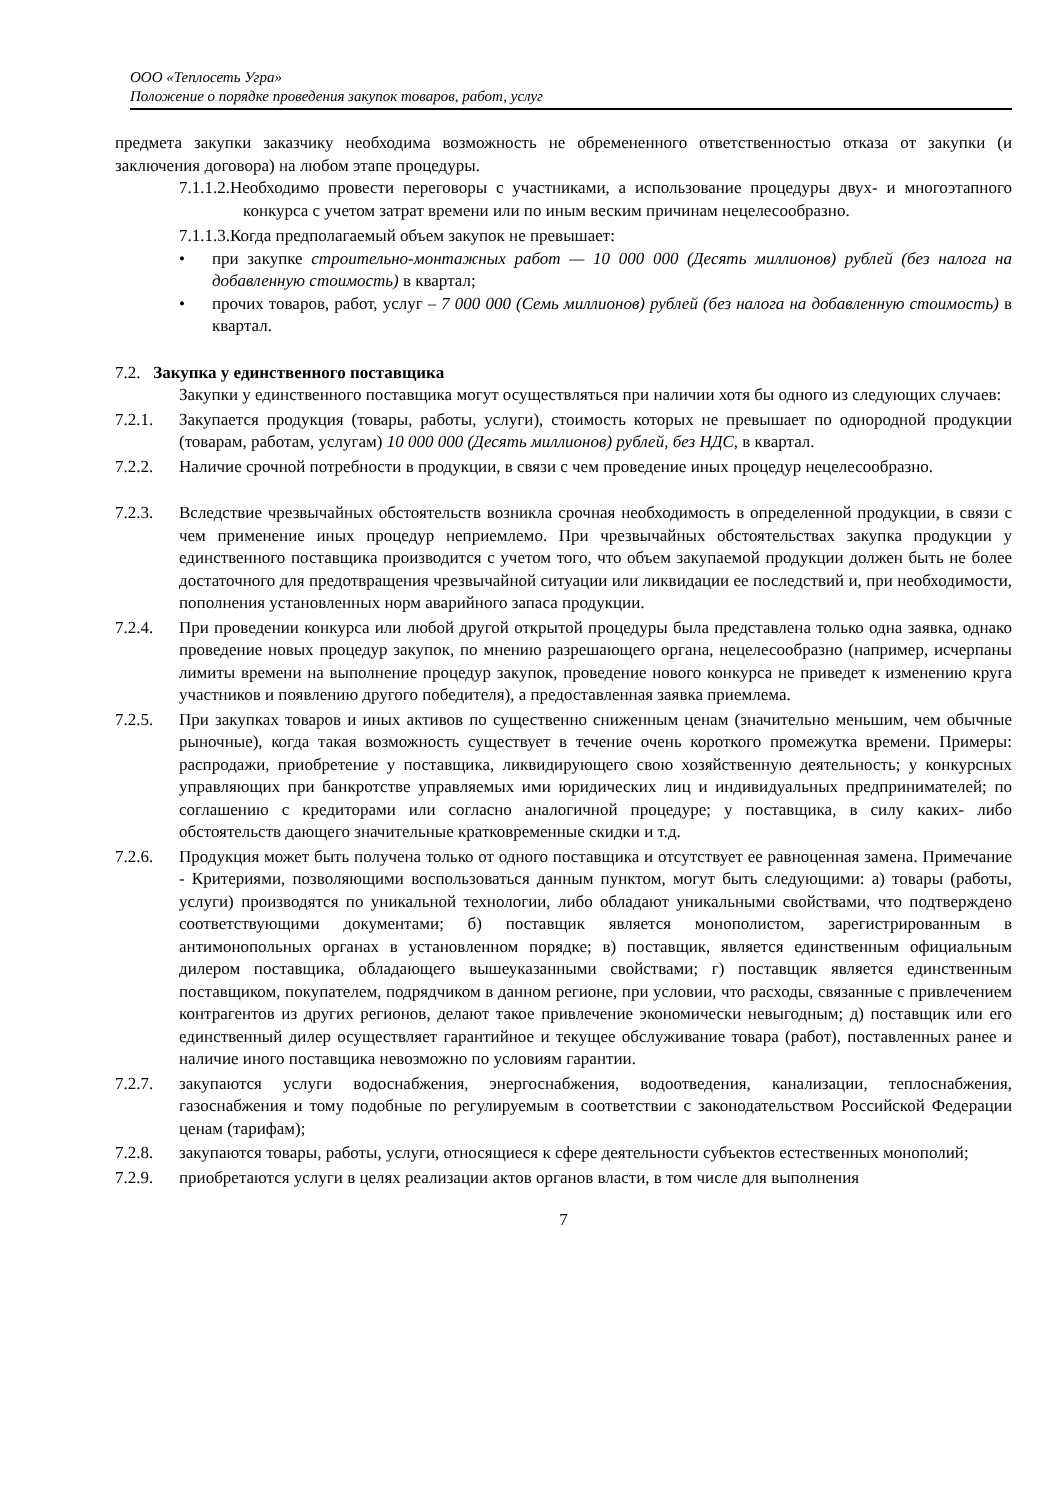ООО «Теплосеть Угра»
Положение о порядке проведения закупок товаров, работ, услуг
предмета закупки заказчику необходима возможность не обремененного ответственностью отказа от закупки (и заключения договора) на любом этапе процедуры.
7.1.1.2.Необходимо провести переговоры с участниками, а использование процедуры двух- и многоэтапного конкурса с учетом затрат времени или по иным веским причинам нецелесообразно.
7.1.1.3.Когда предполагаемый объем закупок не превышает:
• при закупке строительно-монтажных работ — 10 000 000 (Десять миллионов) рублей (без налога на добавленную стоимость) в квартал;
• прочих товаров, работ, услуг – 7 000 000 (Семь миллионов) рублей (без налога на добавленную стоимость) в квартал.
7.2. Закупка у единственного поставщика
Закупки у единственного поставщика могут осуществляться при наличии хотя бы одного из следующих случаев:
7.2.1. Закупается продукция (товары, работы, услуги), стоимость которых не превышает по однородной продукции (товарам, работам, услугам) 10 000 000 (Десять миллионов) рублей, без НДС, в квартал.
7.2.2. Наличие срочной потребности в продукции, в связи с чем проведение иных процедур нецелесообразно.
7.2.3. Вследствие чрезвычайных обстоятельств возникла срочная необходимость в определенной продукции, в связи с чем применение иных процедур неприемлемо. При чрезвычайных обстоятельствах закупка продукции у единственного поставщика производится с учетом того, что объем закупаемой продукции должен быть не более достаточного для предотвращения чрезвычайной ситуации или ликвидации ее последствий и, при необходимости, пополнения установленных норм аварийного запаса продукции.
7.2.4. При проведении конкурса или любой другой открытой процедуры была представлена только одна заявка, однако проведение новых процедур закупок, по мнению разрешающего органа, нецелесообразно (например, исчерпаны лимиты времени на выполнение процедур закупок, проведение нового конкурса не приведет к изменению круга участников и появлению другого победителя), а предоставленная заявка приемлема.
7.2.5. При закупках товаров и иных активов по существенно сниженным ценам (значительно меньшим, чем обычные рыночные), когда такая возможность существует в течение очень короткого промежутка времени. Примеры: распродажи, приобретение у поставщика, ликвидирующего свою хозяйственную деятельность; у конкурсных управляющих при банкротстве управляемых ими юридических лиц и индивидуальных предпринимателей; по соглашению с кредиторами или согласно аналогичной процедуре; у поставщика, в силу каких- либо обстоятельств дающего значительные кратковременные скидки и т.д.
7.2.6. Продукция может быть получена только от одного поставщика и отсутствует ее равноценная замена. Примечание - Критериями, позволяющими воспользоваться данным пунктом, могут быть следующими: а) товары (работы, услуги) производятся по уникальной технологии, либо обладают уникальными свойствами, что подтверждено соответствующими документами; б) поставщик является монополистом, зарегистрированным в антимонопольных органах в установленном порядке; в) поставщик, является единственным официальным дилером поставщика, обладающего вышеуказанными свойствами; г) поставщик является единственным поставщиком, покупателем, подрядчиком в данном регионе, при условии, что расходы, связанные с привлечением контрагентов из других регионов, делают такое привлечение экономически невыгодным; д) поставщик или его единственный дилер осуществляет гарантийное и текущее обслуживание товара (работ), поставленных ранее и наличие иного поставщика невозможно по условиям гарантии.
7.2.7. закупаются услуги водоснабжения, энергоснабжения, водоотведения, канализации, теплоснабжения, газоснабжения и тому подобные по регулируемым в соответствии с законодательством Российской Федерации ценам (тарифам);
7.2.8. закупаются товары, работы, услуги, относящиеся к сфере деятельности субъектов естественных монополий;
7.2.9. приобретаются услуги в целях реализации актов органов власти, в том числе для выполнения
7